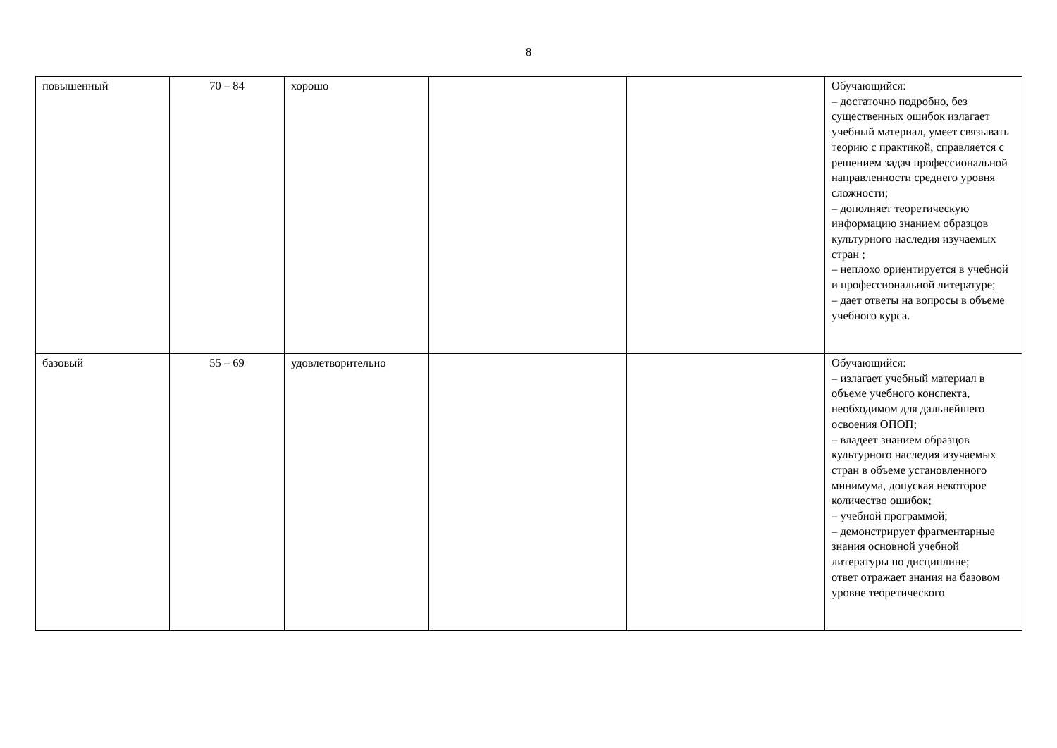8
| повышенный | 70 – 84 | хорошо | | | Обучающийся: – достаточно подробно, без существенных ошибок излагает учебный материал, умеет связывать теорию с практикой, справляется с решением задач профессиональной направленности среднего уровня сложности; – дополняет теоретическую информацию знанием образцов культурного наследия изучаемых стран ; – неплохо ориентируется в учебной и профессиональной литературе; – дает ответы на вопросы в объеме учебного курса. |
| базовый | 55 – 69 | удовлетворительно | | | Обучающийся: – излагает учебный материал в объеме учебного конспекта, необходимом для дальнейшего освоения ОПОП; – владеет знанием образцов культурного наследия изучаемых стран в объеме установленного минимума, допуская некоторое количество ошибок; – учебной программой; – демонстрирует фрагментарные знания основной учебной литературы по дисциплине; ответ отражает знания на базовом уровне теоретического |